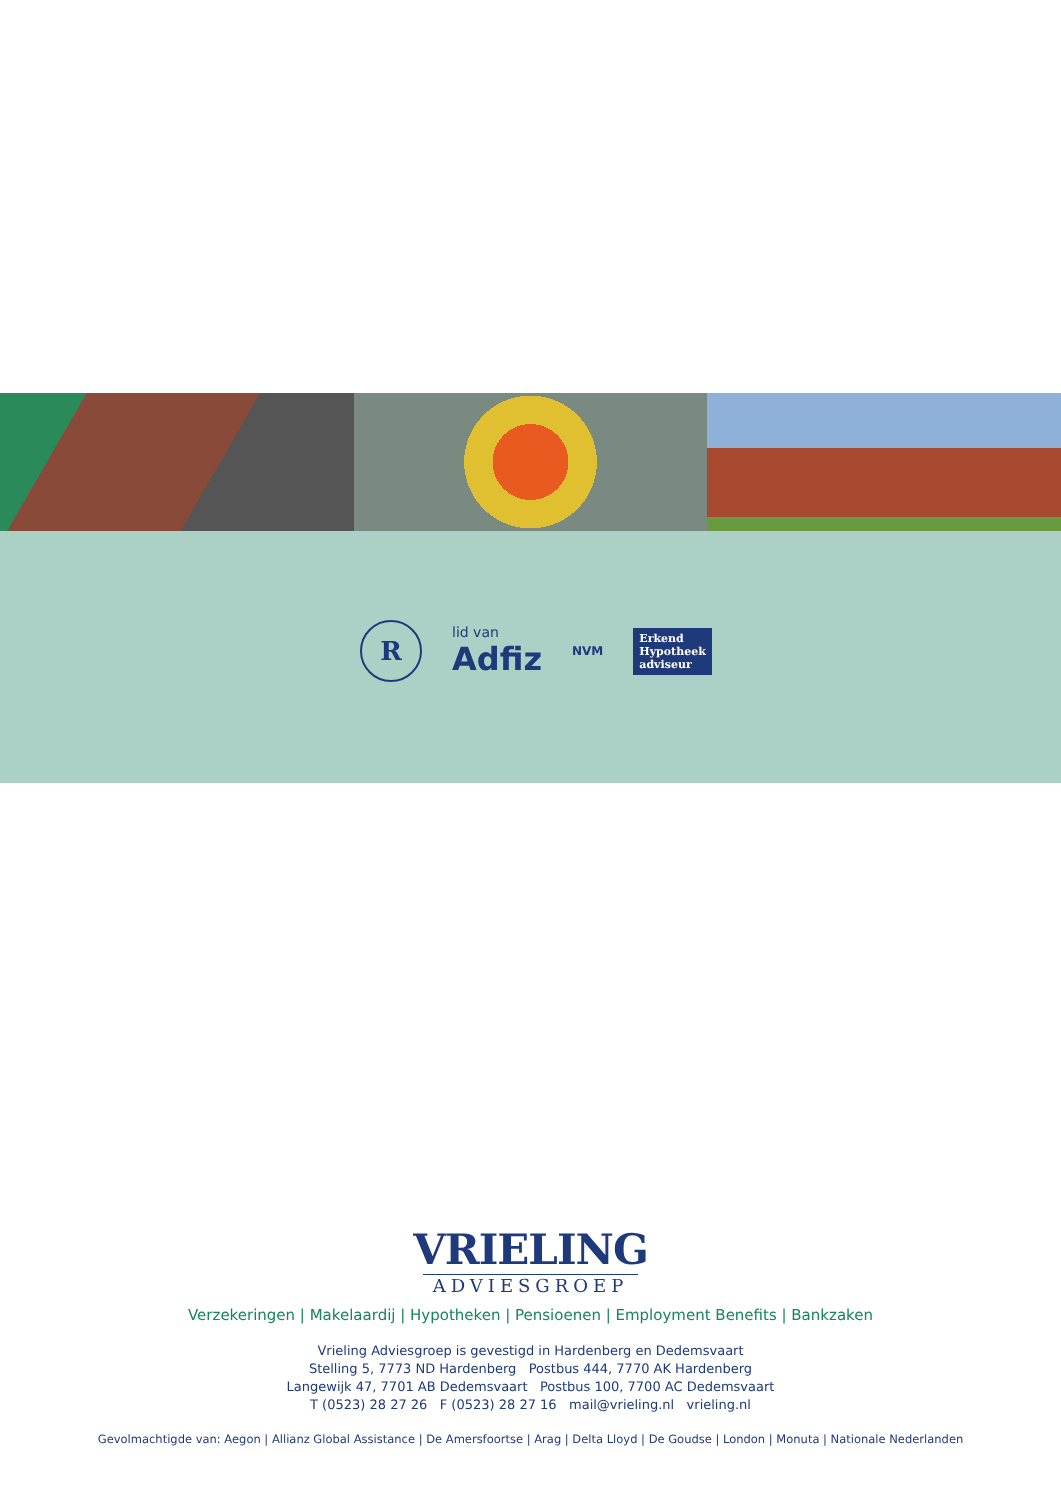R
lid van
Adfiz
NVM
Erkend
Hypotheek
adviseur
VRIELING
ADVIESGROEP
Verzekeringen | Makelaardij | Hypotheken | Pensioenen | Employment Benefits | Bankzaken
Vrieling Adviesgroep is gevestigd in Hardenberg en Dedemsvaart
Stelling 5, 7773 ND Hardenberg Postbus 444, 7770 AK Hardenberg
Langewijk 47, 7701 AB Dedemsvaart Postbus 100, 7700 AC Dedemsvaart
T (0523) 28 27 26 F (0523) 28 27 16 mail@vrieling.nl vrieling.nl
Gevolmachtigde van: Aegon | Allianz Global Assistance | De Amersfoortse | Arag | Delta Lloyd | De Goudse | London | Monuta | Nationale Nederlanden